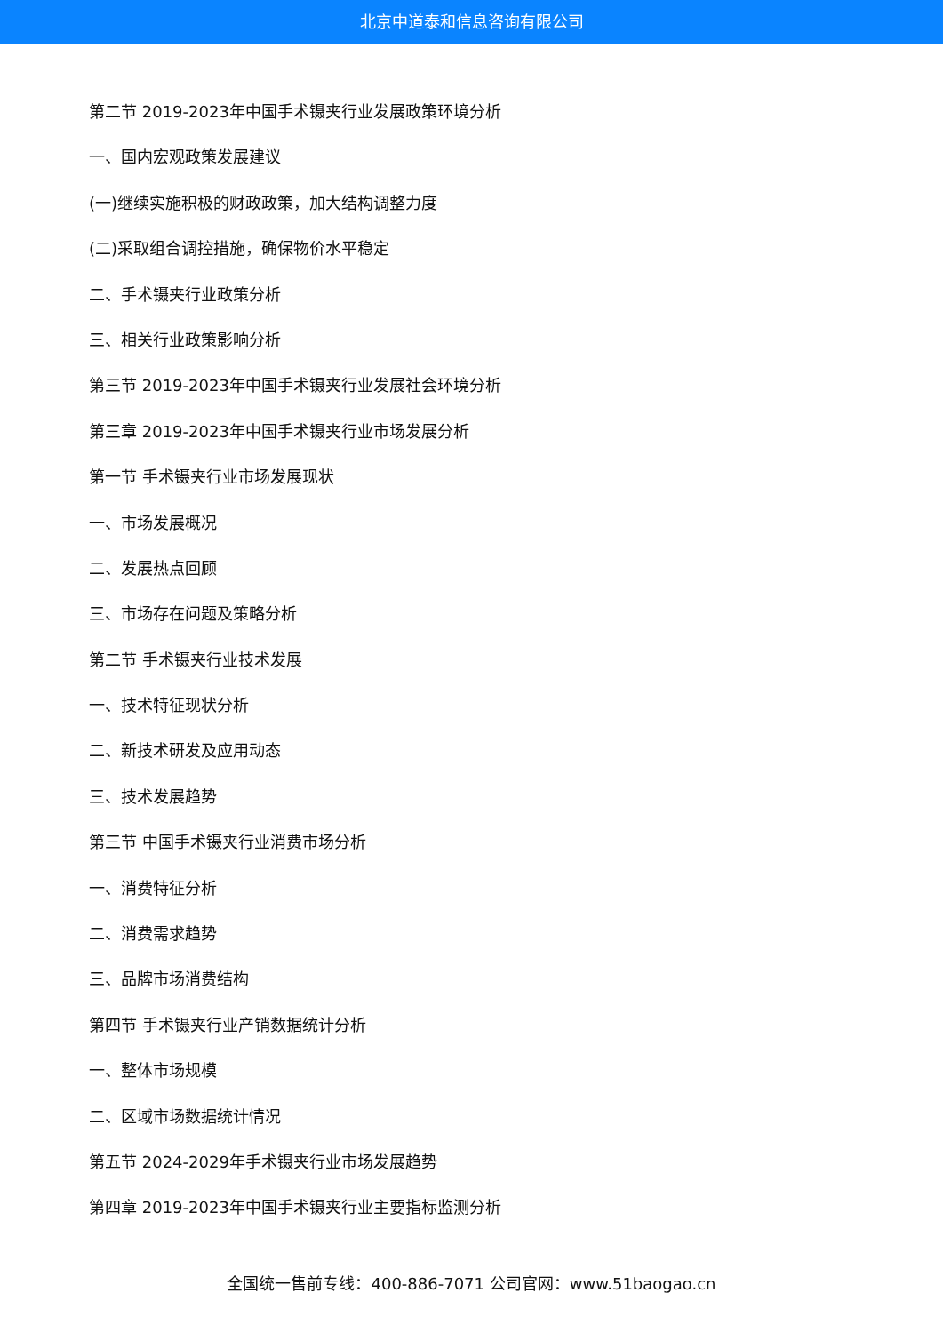北京中道泰和信息咨询有限公司
第二节 2019-2023年中国手术镊夹行业发展政策环境分析
一、国内宏观政策发展建议
(一)继续实施积极的财政政策，加大结构调整力度
(二)采取组合调控措施，确保物价水平稳定
二、手术镊夹行业政策分析
三、相关行业政策影响分析
第三节 2019-2023年中国手术镊夹行业发展社会环境分析
第三章 2019-2023年中国手术镊夹行业市场发展分析
第一节 手术镊夹行业市场发展现状
一、市场发展概况
二、发展热点回顾
三、市场存在问题及策略分析
第二节 手术镊夹行业技术发展
一、技术特征现状分析
二、新技术研发及应用动态
三、技术发展趋势
第三节 中国手术镊夹行业消费市场分析
一、消费特征分析
二、消费需求趋势
三、品牌市场消费结构
第四节 手术镊夹行业产销数据统计分析
一、整体市场规模
二、区域市场数据统计情况
第五节 2024-2029年手术镊夹行业市场发展趋势
第四章 2019-2023年中国手术镊夹行业主要指标监测分析
全国统一售前专线：400-886-7071 公司官网：www.51baogao.cn